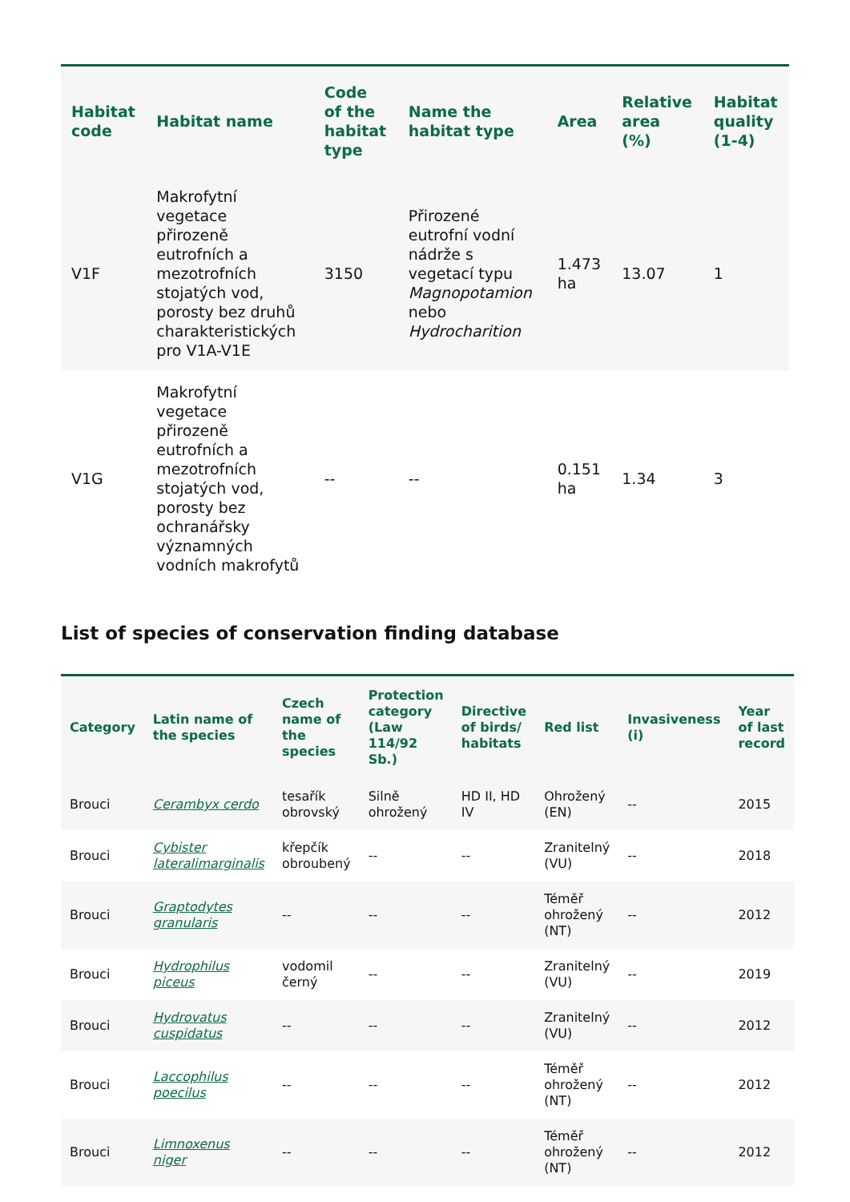| Habitat code | Habitat name | Code of the habitat type | Name the habitat type | Area | Relative area (%) | Habitat quality (1-4) |
| --- | --- | --- | --- | --- | --- | --- |
| V1F | Makrofytní vegetace přirozeně eutrofních a mezotrofních stojatých vod, porosty bez druhů charakteristických pro V1A-V1E | 3150 | Přirozené eutrofní vodní nádrže s vegetací typu Magnopotamion nebo Hydrocharition | 1.473 ha | 13.07 | 1 |
| V1G | Makrofytní vegetace přirozeně eutrofních a mezotrofních stojatých vod, porosty bez ochranářsky významných vodních makrofytů | -- | -- | 0.151 ha | 1.34 | 3 |
List of species of conservation finding database
| Category | Latin name of the species | Czech name of the species | Protection category (Law 114/92 Sb.) | Directive of birds/ habitats | Red list | Invasiveness (i) | Year of last record |
| --- | --- | --- | --- | --- | --- | --- | --- |
| Brouci | Cerambyx cerdo | tesařík obrovský | Silně ohrožený | HD II, HD IV | Ohrožený (EN) | -- | 2015 |
| Brouci | Cybister lateralimarginalis | křepčík obroubený | -- | -- | Zranitelný (VU) | -- | 2018 |
| Brouci | Graptodytes granularis | -- | -- | -- | Téměř ohrožený (NT) | -- | 2012 |
| Brouci | Hydrophilus piceus | vodomil černý | -- | -- | Zranitelný (VU) | -- | 2019 |
| Brouci | Hydrovatus cuspidatus | -- | -- | -- | Zranitelný (VU) | -- | 2012 |
| Brouci | Laccophilus poecilus | -- | -- | -- | Téměř ohrožený (NT) | -- | 2012 |
| Brouci | Limnoxenus niger | -- | -- | -- | Téměř ohrožený (NT) | -- | 2012 |